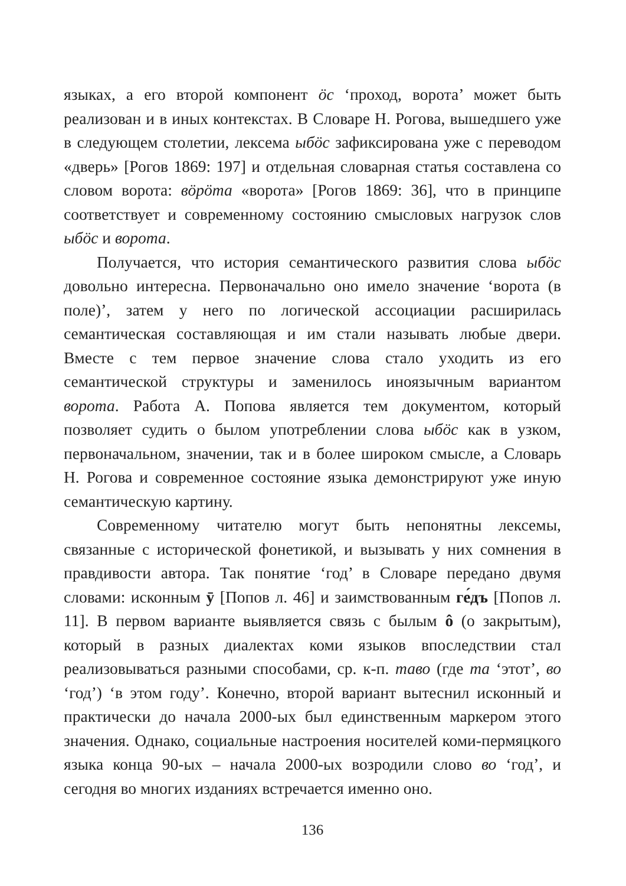языках, а его второй компонент ӧс ‘проход, ворота’ может быть реализован и в иных контекстах. В Словаре Н. Рогова, вышедшего уже в следующем столетии, лексема ыбӧс зафиксирована уже с переводом «дверь» [Рогов 1869: 197] и отдельная словарная статья составлена со словом ворота: вӧрӧта «ворота» [Рогов 1869: 36], что в принципе соответствует и современному состоянию смысловых нагрузок слов ыбӧс и ворота.
Получается, что история семантического развития слова ыбӧс довольно интересна. Первоначально оно имело значение ‘ворота (в поле)’, затем у него по логической ассоциации расширилась семантическая составляющая и им стали называть любые двери. Вместе с тем первое значение слова стало уходить из его семантической структуры и заменилось иноязычным вариантом ворота. Работа А. Попова является тем документом, который позволяет судить о былом употреблении слова ыбӧс как в узком, первоначальном, значении, так и в более широком смысле, а Словарь Н. Рогова и современное состояние языка демонстрируют уже иную семантическую картину.
Современному читателю могут быть непонятны лексемы, связанные с исторической фонетикой, и вызывать у них сомнения в правдивости автора. Так понятие ‘год’ в Словаре передано двумя словами: исконным ӯ [Попов л. 46] и заимствованным ге́дъ [Попов л. 11]. В первом варианте выявляется связь с былым ô (о закрытым), который в разных диалектах коми языков впоследствии стал реализовываться разными способами, ср. к-п. таво (где та ‘этот’, во ‘год’) ‘в этом году’. Конечно, второй вариант вытеснил исконный и практически до начала 2000-ых был единственным маркером этого значения. Однако, социальные настроения носителей коми-пермяцкого языка конца 90-ых – начала 2000-ых возродили слово во ‘год’, и сегодня во многих изданиях встречается именно оно.
136